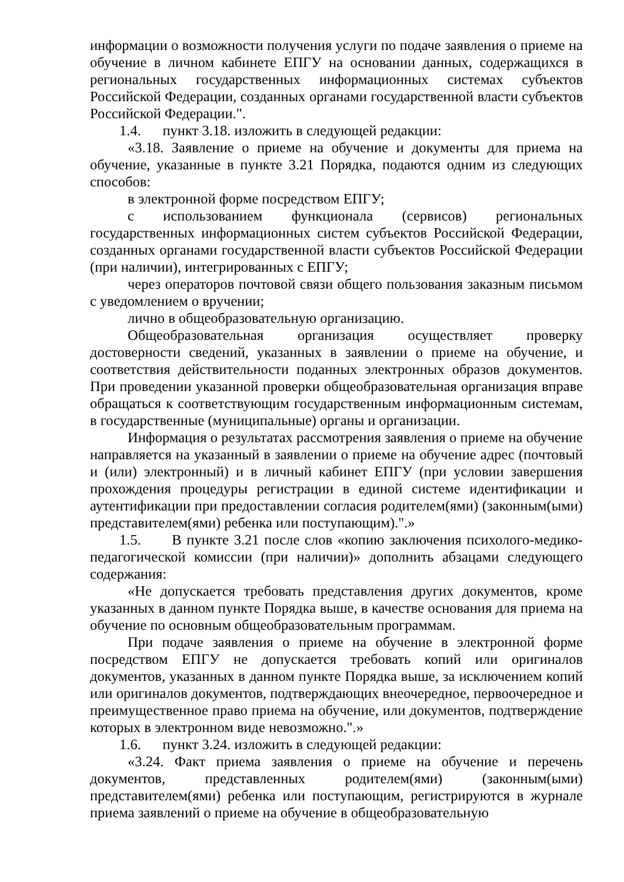информации о возможности получения услуги по подаче заявления о приеме на обучение в личном кабинете ЕПГУ на основании данных, содержащихся в региональных государственных информационных системах субъектов Российской Федерации, созданных органами государственной власти субъектов Российской Федерации.".
1.4. пункт 3.18. изложить в следующей редакции:
«3.18. Заявление о приеме на обучение и документы для приема на обучение, указанные в пункте 3.21 Порядка, подаются одним из следующих способов:
в электронной форме посредством ЕПГУ;
с использованием функционала (сервисов) региональных государственных информационных систем субъектов Российской Федерации, созданных органами государственной власти субъектов Российской Федерации (при наличии), интегрированных с ЕПГУ;
через операторов почтовой связи общего пользования заказным письмом с уведомлением о вручении;
лично в общеобразовательную организацию.
Общеобразовательная организация осуществляет проверку достоверности сведений, указанных в заявлении о приеме на обучение, и соответствия действительности поданных электронных образов документов. При проведении указанной проверки общеобразовательная организация вправе обращаться к соответствующим государственным информационным системам, в государственные (муниципальные) органы и организации.
Информация о результатах рассмотрения заявления о приеме на обучение направляется на указанный в заявлении о приеме на обучение адрес (почтовый и (или) электронный) и в личный кабинет ЕПГУ (при условии завершения прохождения процедуры регистрации в единой системе идентификации и аутентификации при предоставлении согласия родителем(ями) (законным(ыми) представителем(ями) ребенка или поступающим).".»
1.5. В пункте 3.21 после слов «копию заключения психолого-медико-педагогической комиссии (при наличии)» дополнить абзацами следующего содержания:
«Не допускается требовать представления других документов, кроме указанных в данном пункте Порядка выше, в качестве основания для приема на обучение по основным общеобразовательным программам.
При подаче заявления о приеме на обучение в электронной форме посредством ЕПГУ не допускается требовать копий или оригиналов документов, указанных в данном пункте Порядка выше, за исключением копий или оригиналов документов, подтверждающих внеочередное, первоочередное и преимущественное право приема на обучение, или документов, подтверждение которых в электронном виде невозможно.".»
1.6. пункт 3.24. изложить в следующей редакции:
«3.24. Факт приема заявления о приеме на обучение и перечень документов, представленных родителем(ями) (законным(ыми) представителем(ями) ребенка или поступающим, регистрируются в журнале приема заявлений о приеме на обучение в общеобразовательную